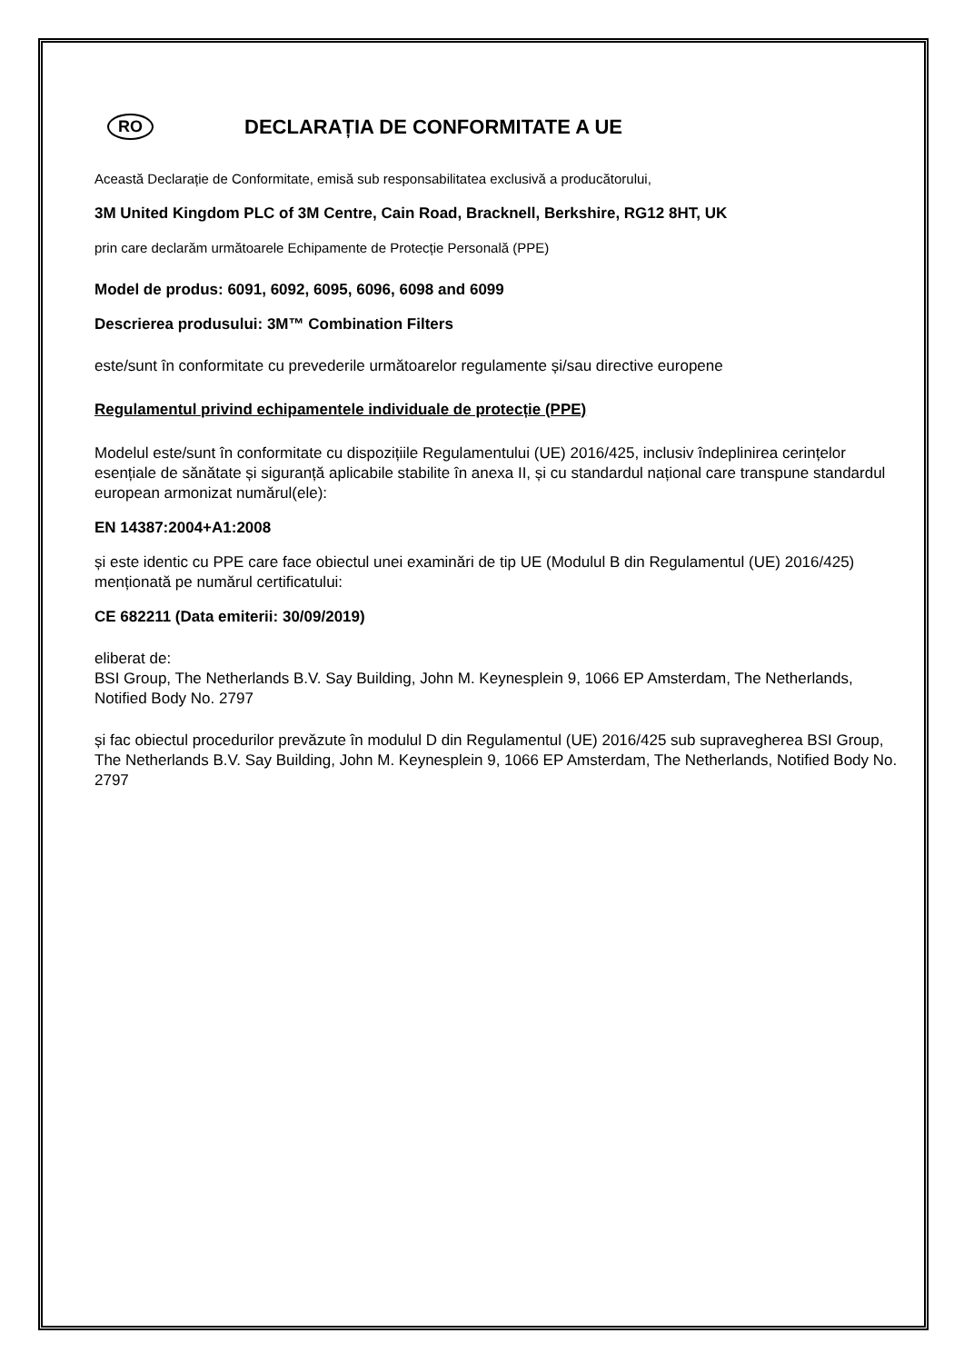RO
DECLARAȚIA DE CONFORMITATE A UE
Această Declarație de Conformitate, emisă sub responsabilitatea exclusivă a producătorului,
3M United Kingdom PLC of 3M Centre, Cain Road, Bracknell, Berkshire, RG12 8HT, UK
prin care declarăm următoarele Echipamente de Protecție Personală (PPE)
Model de produs: 6091, 6092, 6095, 6096, 6098 and 6099
Descrierea produsului: 3M™ Combination Filters
este/sunt în conformitate cu prevederile următoarelor regulamente și/sau directive europene
Regulamentul privind echipamentele individuale de protecție (PPE)
Modelul este/sunt în conformitate cu dispozițiile Regulamentului (UE) 2016/425, inclusiv îndeplinirea cerințelor esențiale de sănătate și siguranță aplicabile stabilite în anexa II, și cu standardul național care transpune standardul european armonizat numărul(ele):
EN 14387:2004+A1:2008
și este identic cu PPE care face obiectul unei examinări de tip UE (Modulul B din Regulamentul (UE) 2016/425) menționată pe numărul certificatului:
CE 682211 (Data emiterii: 30/09/2019)
eliberat de:
BSI Group, The Netherlands B.V. Say Building, John M. Keynesplein 9, 1066 EP Amsterdam, The Netherlands, Notified Body No. 2797
și fac obiectul procedurilor prevăzute în modulul D din Regulamentul (UE) 2016/425 sub supravegherea BSI Group, The Netherlands B.V. Say Building, John M. Keynesplein 9, 1066 EP Amsterdam, The Netherlands, Notified Body No. 2797